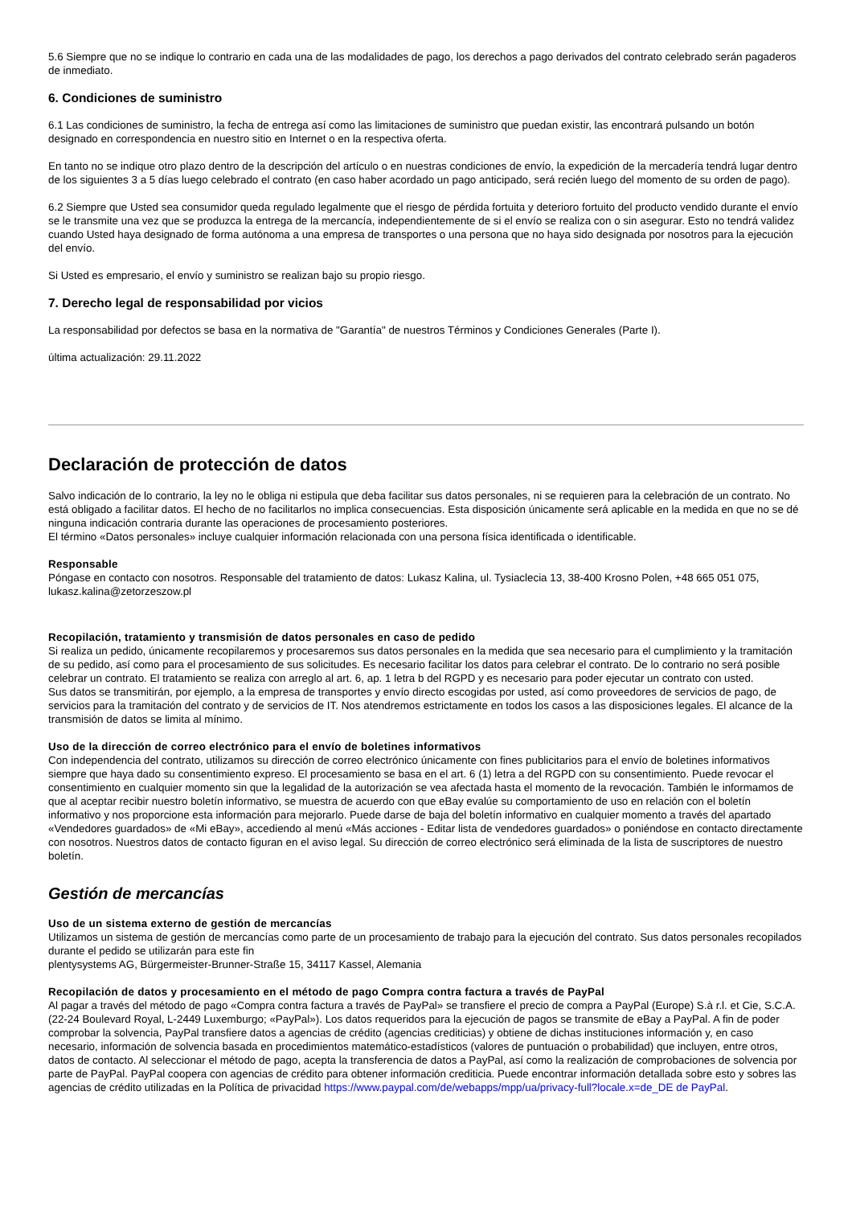5.6 Siempre que no se indique lo contrario en cada una de las modalidades de pago, los derechos a pago derivados del contrato celebrado serán pagaderos de inmediato.
6. Condiciones de suministro
6.1 Las condiciones de suministro, la fecha de entrega así como las limitaciones de suministro que puedan existir, las encontrará pulsando un botón designado en correspondencia en nuestro sitio en Internet o en la respectiva oferta.
En tanto no se indique otro plazo dentro de la descripción del artículo o en nuestras condiciones de envío, la expedición de la mercadería tendrá lugar dentro de los siguientes 3 a 5 días luego celebrado el contrato (en caso haber acordado un pago anticipado, será recién luego del momento de su orden de pago).
6.2 Siempre que Usted sea consumidor queda regulado legalmente que el riesgo de pérdida fortuita y deterioro fortuito del producto vendido durante el envío se le transmite una vez que se produzca la entrega de la mercancía, independientemente de si el envío se realiza con o sin asegurar. Esto no tendrá validez cuando Usted haya designado de forma autónoma a una empresa de transportes o una persona que no haya sido designada por nosotros para la ejecución del envío.
Si Usted es empresario, el envío y suministro se realizan bajo su propio riesgo.
7. Derecho legal de responsabilidad por vicios
La responsabilidad por defectos se basa en la normativa de "Garantía" de nuestros Términos y Condiciones Generales (Parte I).
última actualización: 29.11.2022
Declaración de protección de datos
Salvo indicación de lo contrario, la ley no le obliga ni estipula que deba facilitar sus datos personales, ni se requieren para la celebración de un contrato. No está obligado a facilitar datos. El hecho de no facilitarlos no implica consecuencias. Esta disposición únicamente será aplicable en la medida en que no se dé ninguna indicación contraria durante las operaciones de procesamiento posteriores.
El término «Datos personales» incluye cualquier información relacionada con una persona física identificada o identificable.
Responsable
Póngase en contacto con nosotros. Responsable del tratamiento de datos: Lukasz Kalina, ul. Tysiaclecia 13, 38-400 Krosno Polen, +48 665 051 075, lukasz.kalina@zetorzeszow.pl
Recopilación, tratamiento y transmisión de datos personales en caso de pedido
Si realiza un pedido, únicamente recopilaremos y procesaremos sus datos personales en la medida que sea necesario para el cumplimiento y la tramitación de su pedido, así como para el procesamiento de sus solicitudes. Es necesario facilitar los datos para celebrar el contrato. De lo contrario no será posible celebrar un contrato. El tratamiento se realiza con arreglo al art. 6, ap. 1 letra b del RGPD y es necesario para poder ejecutar un contrato con usted.
Sus datos se transmitirán, por ejemplo, a la empresa de transportes y envío directo escogidas por usted, así como proveedores de servicios de pago, de servicios para la tramitación del contrato y de servicios de IT. Nos atendremos estrictamente en todos los casos a las disposiciones legales. El alcance de la transmisión de datos se limita al mínimo.
Uso de la dirección de correo electrónico para el envío de boletines informativos
Con independencia del contrato, utilizamos su dirección de correo electrónico únicamente con fines publicitarios para el envío de boletines informativos siempre que haya dado su consentimiento expreso. El procesamiento se basa en el art. 6 (1) letra a del RGPD con su consentimiento. Puede revocar el consentimiento en cualquier momento sin que la legalidad de la autorización se vea afectada hasta el momento de la revocación. También le informamos de que al aceptar recibir nuestro boletín informativo, se muestra de acuerdo con que eBay evalúe su comportamiento de uso en relación con el boletín informativo y nos proporcione esta información para mejorarlo. Puede darse de baja del boletín informativo en cualquier momento a través del apartado «Vendedores guardados» de «Mi eBay», accediendo al menú «Más acciones - Editar lista de vendedores guardados» o poniéndose en contacto directamente con nosotros. Nuestros datos de contacto figuran en el aviso legal. Su dirección de correo electrónico será eliminada de la lista de suscriptores de nuestro boletín.
Gestión de mercancías
Uso de un sistema externo de gestión de mercancías
Utilizamos un sistema de gestión de mercancías como parte de un procesamiento de trabajo para la ejecución del contrato. Sus datos personales recopilados durante el pedido se utilizarán para este fin
plentysystems AG, Bürgermeister-Brunner-Straße 15, 34117 Kassel, Alemania
Recopilación de datos y procesamiento en el método de pago Compra contra factura a través de PayPal
Al pagar a través del método de pago «Compra contra factura a través de PayPal» se transfiere el precio de compra a PayPal (Europe) S.à r.l. et Cie, S.C.A. (22-24 Boulevard Royal, L-2449 Luxemburgo; «PayPal»). Los datos requeridos para la ejecución de pagos se transmite de eBay a PayPal. A fin de poder comprobar la solvencia, PayPal transfiere datos a agencias de crédito (agencias crediticias) y obtiene de dichas instituciones información y, en caso necesario, información de solvencia basada en procedimientos matemático-estadísticos (valores de puntuación o probabilidad) que incluyen, entre otros, datos de contacto. Al seleccionar el método de pago, acepta la transferencia de datos a PayPal, así como la realización de comprobaciones de solvencia por parte de PayPal. PayPal coopera con agencias de crédito para obtener información crediticia. Puede encontrar información detallada sobre esto y sobres las agencias de crédito utilizadas en la Política de privacidad https://www.paypal.com/de/webapps/mpp/ua/privacy-full?locale.x=de_DE de PayPal.